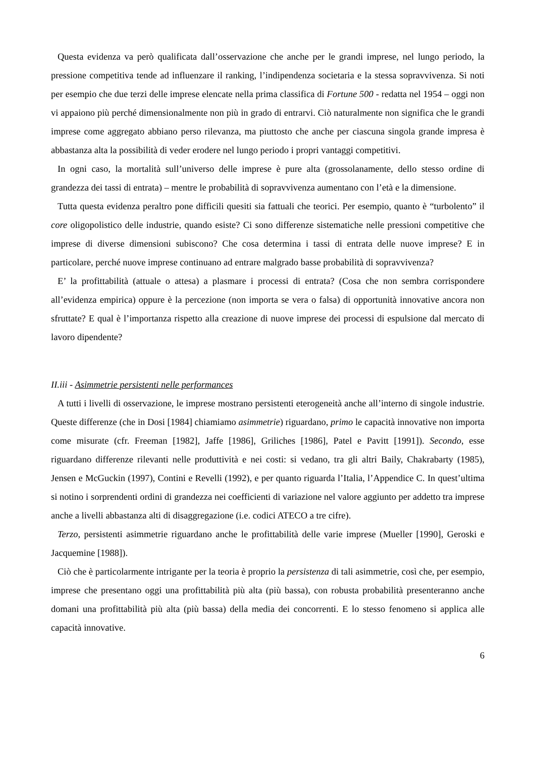Questa evidenza va però qualificata dall’osservazione che anche per le grandi imprese, nel lungo periodo, la pressione competitiva tende ad influenzare il ranking, l’indipendenza societaria e la stessa sopravvivenza. Si noti per esempio che due terzi delle imprese elencate nella prima classifica di Fortune 500 - redatta nel 1954 – oggi non vi appaiono più perché dimensionalmente non più in grado di entrarvi. Ciò naturalmente non significa che le grandi imprese come aggregato abbiano perso rilevanza, ma piuttosto che anche per ciascuna singola grande impresa è abbastanza alta la possibilità di veder erodere nel lungo periodo i propri vantaggi competitivi.
In ogni caso, la mortalità sull’universo delle imprese è pure alta (grossolanamente, dello stesso ordine di grandezza dei tassi di entrata) – mentre le probabilità di sopravvivenza aumentano con l’età e la dimensione.
Tutta questa evidenza peraltro pone difficili quesiti sia fattuali che teorici. Per esempio, quanto è “turbolento” il core oligopolistico delle industrie, quando esiste? Ci sono differenze sistematiche nelle pressioni competitive che imprese di diverse dimensioni subiscono? Che cosa determina i tassi di entrata delle nuove imprese? E in particolare, perché nuove imprese continuano ad entrare malgrado basse probabilità di sopravvivenza?
E’ la profittabilità (attuale o attesa) a plasmare i processi di entrata? (Cosa che non sembra corrispondere all’evidenza empirica) oppure è la percezione (non importa se vera o falsa) di opportunità innovative ancora non sfruttate? E qual è l’importanza rispetto alla creazione di nuove imprese dei processi di espulsione dal mercato di lavoro dipendente?
II.iii - Asimmetrie persistenti nelle performances
A tutti i livelli di osservazione, le imprese mostrano persistenti eterogeneità anche all’interno di singole industrie. Queste differenze (che in Dosi [1984] chiamiamo asimmetrie) riguardano, primo le capacità innovative non importa come misurate (cfr. Freeman [1982], Jaffe [1986], Griliches [1986], Patel e Pavitt [1991]). Secondo, esse riguardano differenze rilevanti nelle produttività e nei costi: si vedano, tra gli altri Baily, Chakrabarty (1985), Jensen e McGuckin (1997), Contini e Revelli (1992), e per quanto riguarda l’Italia, l’Appendice C. In quest’ultima si notino i sorprendenti ordini di grandezza nei coefficienti di variazione nel valore aggiunto per addetto tra imprese anche a livelli abbastanza alti di disaggregazione (i.e. codici ATECO a tre cifre).
Terzo, persistenti asimmetrie riguardano anche le profittabilità delle varie imprese (Mueller [1990], Geroski e Jacquemine [1988]).
Ciò che è particolarmente intrigante per la teoria è proprio la persistenza di tali asimmetrie, così che, per esempio, imprese che presentano oggi una profittabilità più alta (più bassa), con robusta probabilità presenteranno anche domani una profittabilità più alta (più bassa) della media dei concorrenti. E lo stesso fenomeno si applica alle capacità innovative.
6